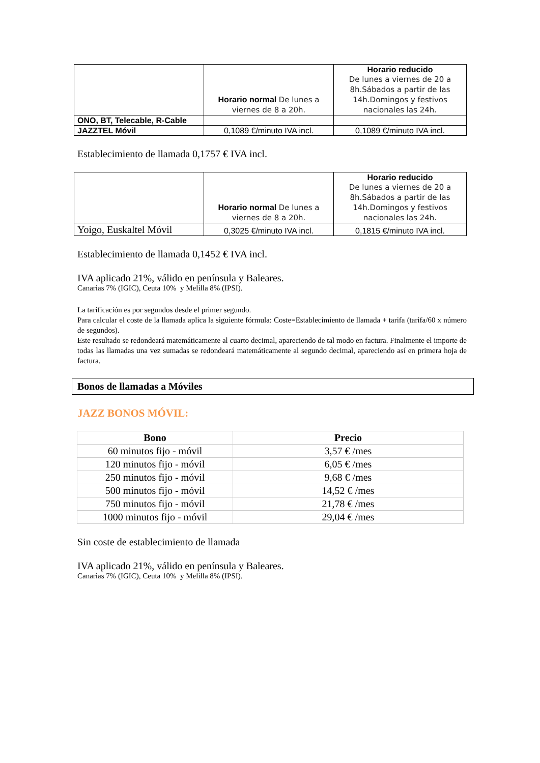| | Horario normal De lunes a viernes de 8 a 20h. | Horario reducido De lunes a viernes de 20 a 8h.Sábados a partir de las 14h.Domingos y festivos nacionales las 24h. |
| ONO, BT, Telecable, R-Cable | | |
| JAZZTEL Móvil | 0,1089 €/minuto IVA incl. | 0,1089 €/minuto IVA incl. |
Establecimiento de llamada 0,1757 € IVA incl.
| | Horario normal De lunes a viernes de 8 a 20h. | Horario reducido De lunes a viernes de 20 a 8h.Sábados a partir de las 14h.Domingos y festivos nacionales las 24h. |
| Yoigo, Euskaltel Móvil | 0,3025 €/minuto IVA incl. | 0,1815 €/minuto IVA incl. |
Establecimiento de llamada 0,1452 € IVA incl.
IVA aplicado 21%, válido en península y Baleares.
Canarias 7% (IGIC), Ceuta 10% y Melilla 8% (IPSI).
La tarificación es por segundos desde el primer segundo.
Para calcular el coste de la llamada aplica la siguiente fórmula: Coste=Establecimiento de llamada + tarifa (tarifa/60 x número de segundos).
Este resultado se redondeará matemáticamente al cuarto decimal, apareciendo de tal modo en factura. Finalmente el importe de todas las llamadas una vez sumadas se redondeará matemáticamente al segundo decimal, apareciendo así en primera hoja de factura.
Bonos de llamadas a Móviles
JAZZ BONOS MÓVIL:
| Bono | Precio |
| --- | --- |
| 60 minutos fijo - móvil | 3,57 € /mes |
| 120 minutos fijo - móvil | 6,05 € /mes |
| 250 minutos fijo - móvil | 9,68 € /mes |
| 500 minutos fijo - móvil | 14,52 € /mes |
| 750 minutos fijo - móvil | 21,78 € /mes |
| 1000 minutos fijo - móvil | 29,04 € /mes |
Sin coste de establecimiento de llamada
IVA aplicado 21%, válido en península y Baleares.
Canarias 7% (IGIC), Ceuta 10% y Melilla 8% (IPSI).